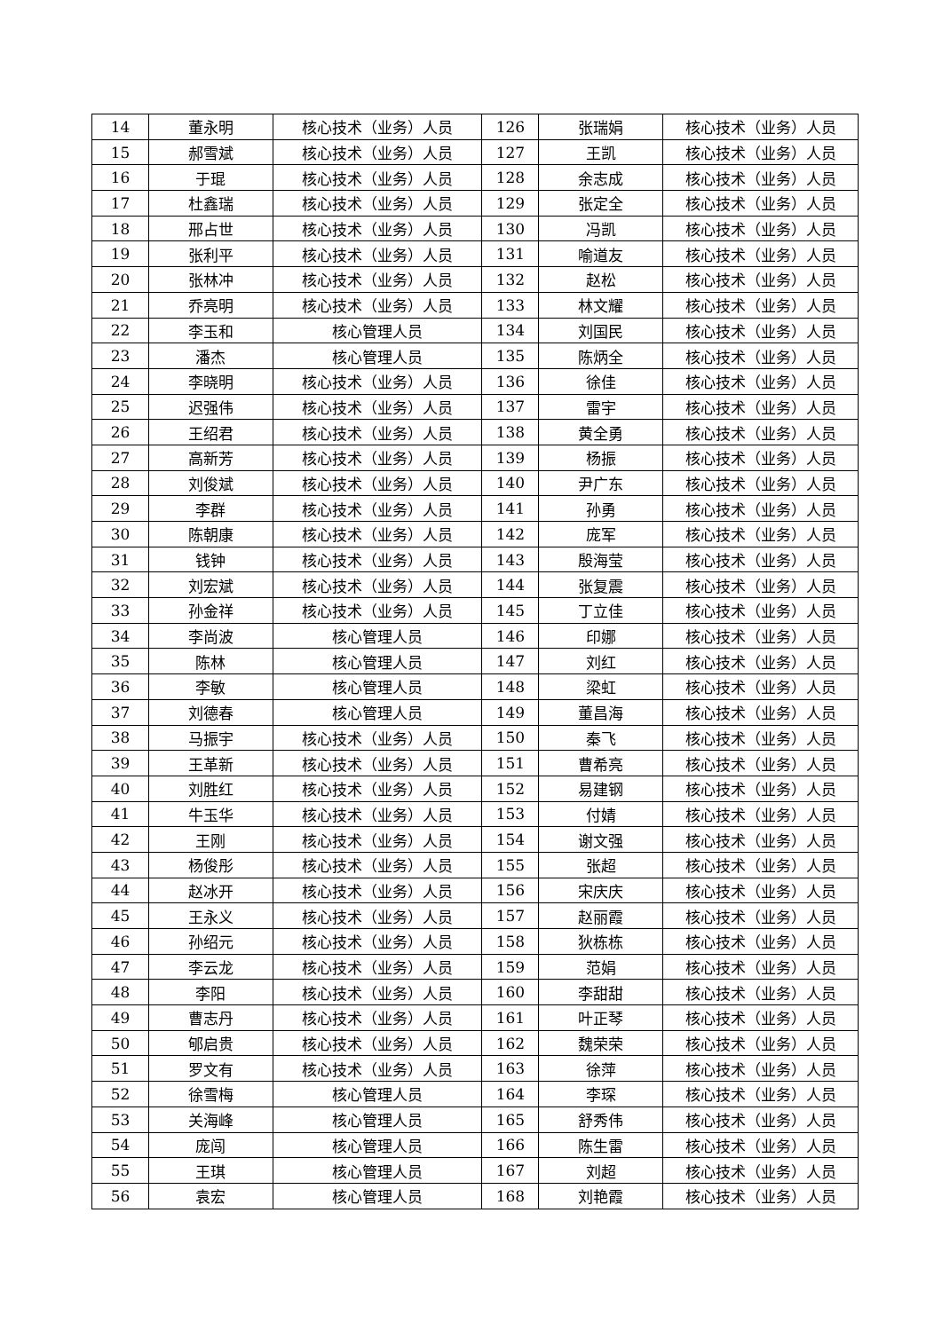| 14 | 董永明 | 核心技术（业务）人员 | 126 | 张瑞娟 | 核心技术（业务）人员 |
| 15 | 郝雪斌 | 核心技术（业务）人员 | 127 | 王凯 | 核心技术（业务）人员 |
| 16 | 于琨 | 核心技术（业务）人员 | 128 | 余志成 | 核心技术（业务）人员 |
| 17 | 杜鑫瑞 | 核心技术（业务）人员 | 129 | 张定全 | 核心技术（业务）人员 |
| 18 | 邢占世 | 核心技术（业务）人员 | 130 | 冯凯 | 核心技术（业务）人员 |
| 19 | 张利平 | 核心技术（业务）人员 | 131 | 喻道友 | 核心技术（业务）人员 |
| 20 | 张林冲 | 核心技术（业务）人员 | 132 | 赵松 | 核心技术（业务）人员 |
| 21 | 乔亮明 | 核心技术（业务）人员 | 133 | 林文耀 | 核心技术（业务）人员 |
| 22 | 李玉和 | 核心管理人员 | 134 | 刘国民 | 核心技术（业务）人员 |
| 23 | 潘杰 | 核心管理人员 | 135 | 陈炳全 | 核心技术（业务）人员 |
| 24 | 李晓明 | 核心技术（业务）人员 | 136 | 徐佳 | 核心技术（业务）人员 |
| 25 | 迟强伟 | 核心技术（业务）人员 | 137 | 雷宇 | 核心技术（业务）人员 |
| 26 | 王绍君 | 核心技术（业务）人员 | 138 | 黄全勇 | 核心技术（业务）人员 |
| 27 | 高新芳 | 核心技术（业务）人员 | 139 | 杨振 | 核心技术（业务）人员 |
| 28 | 刘俊斌 | 核心技术（业务）人员 | 140 | 尹广东 | 核心技术（业务）人员 |
| 29 | 李群 | 核心技术（业务）人员 | 141 | 孙勇 | 核心技术（业务）人员 |
| 30 | 陈朝康 | 核心技术（业务）人员 | 142 | 庞军 | 核心技术（业务）人员 |
| 31 | 钱钟 | 核心技术（业务）人员 | 143 | 殷海莹 | 核心技术（业务）人员 |
| 32 | 刘宏斌 | 核心技术（业务）人员 | 144 | 张复震 | 核心技术（业务）人员 |
| 33 | 孙金祥 | 核心技术（业务）人员 | 145 | 丁立佳 | 核心技术（业务）人员 |
| 34 | 李尚波 | 核心管理人员 | 146 | 印娜 | 核心技术（业务）人员 |
| 35 | 陈林 | 核心管理人员 | 147 | 刘红 | 核心技术（业务）人员 |
| 36 | 李敏 | 核心管理人员 | 148 | 梁虹 | 核心技术（业务）人员 |
| 37 | 刘德春 | 核心管理人员 | 149 | 董昌海 | 核心技术（业务）人员 |
| 38 | 马振宇 | 核心技术（业务）人员 | 150 | 秦飞 | 核心技术（业务）人员 |
| 39 | 王革新 | 核心技术（业务）人员 | 151 | 曹希亮 | 核心技术（业务）人员 |
| 40 | 刘胜红 | 核心技术（业务）人员 | 152 | 易建钢 | 核心技术（业务）人员 |
| 41 | 牛玉华 | 核心技术（业务）人员 | 153 | 付婧 | 核心技术（业务）人员 |
| 42 | 王刚 | 核心技术（业务）人员 | 154 | 谢文强 | 核心技术（业务）人员 |
| 43 | 杨俊彤 | 核心技术（业务）人员 | 155 | 张超 | 核心技术（业务）人员 |
| 44 | 赵冰开 | 核心技术（业务）人员 | 156 | 宋庆庆 | 核心技术（业务）人员 |
| 45 | 王永义 | 核心技术（业务）人员 | 157 | 赵丽霞 | 核心技术（业务）人员 |
| 46 | 孙绍元 | 核心技术（业务）人员 | 158 | 狄栋栋 | 核心技术（业务）人员 |
| 47 | 李云龙 | 核心技术（业务）人员 | 159 | 范娟 | 核心技术（业务）人员 |
| 48 | 李阳 | 核心技术（业务）人员 | 160 | 李甜甜 | 核心技术（业务）人员 |
| 49 | 曹志丹 | 核心技术（业务）人员 | 161 | 叶正琴 | 核心技术（业务）人员 |
| 50 | 郇启贵 | 核心技术（业务）人员 | 162 | 魏荣荣 | 核心技术（业务）人员 |
| 51 | 罗文有 | 核心技术（业务）人员 | 163 | 徐萍 | 核心技术（业务）人员 |
| 52 | 徐雪梅 | 核心管理人员 | 164 | 李琛 | 核心技术（业务）人员 |
| 53 | 关海峰 | 核心管理人员 | 165 | 舒秀伟 | 核心技术（业务）人员 |
| 54 | 庞闯 | 核心管理人员 | 166 | 陈生雷 | 核心技术（业务）人员 |
| 55 | 王琪 | 核心管理人员 | 167 | 刘超 | 核心技术（业务）人员 |
| 56 | 袁宏 | 核心管理人员 | 168 | 刘艳霞 | 核心技术（业务）人员 |